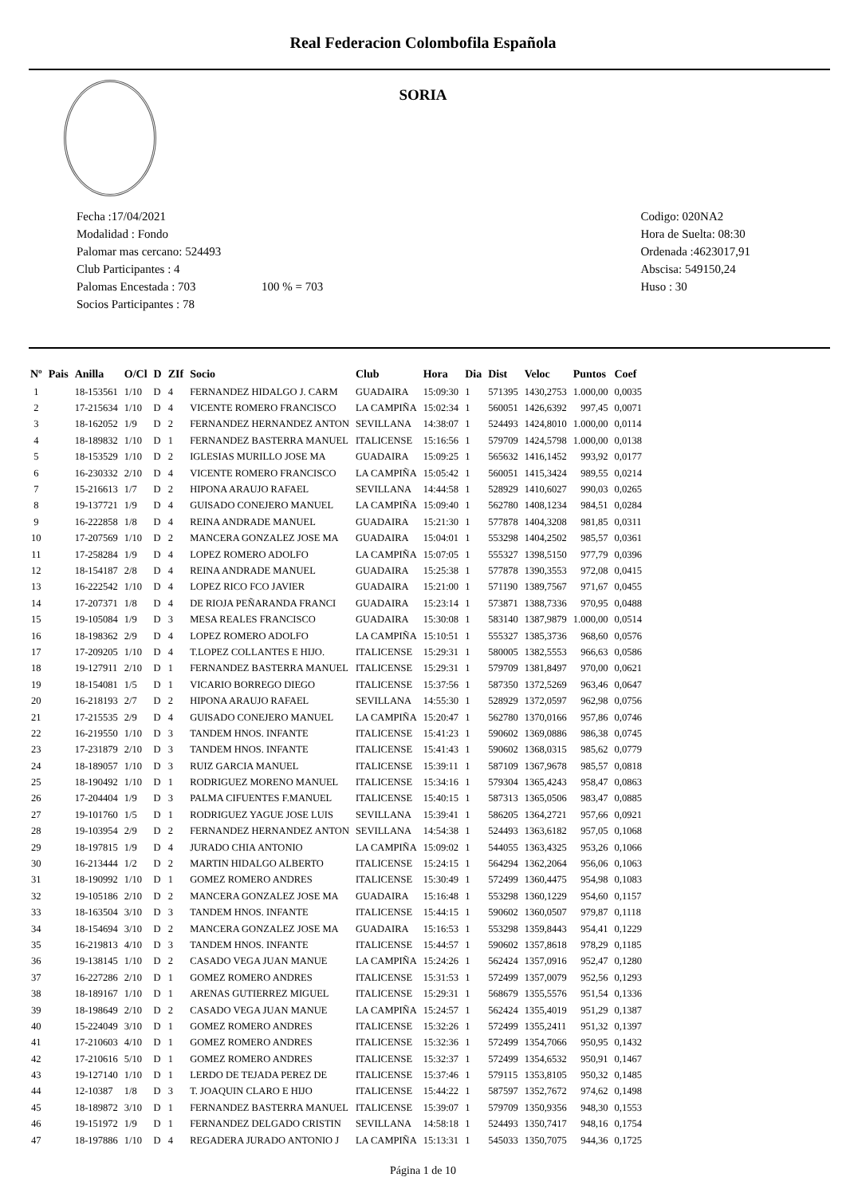Real Federacion Colombofila Española
SORIA
Fecha :17/04/2021
Modalidad : Fondo
Palomar mas cercano: 524493
Club Participantes : 4
Palomas Encestada : 703 100 % = 703
Socios Participantes : 78
Codigo: 020NA2
Hora de Suelta: 08:30
Ordenada :4623017,91
Abscisa: 549150,24
Huso : 30
| Nº | Pais | Anilla | O/Cl | D | ZIf | Socio | Club | Hora | Dia | Dist | Veloc | Puntos | Coef |
| --- | --- | --- | --- | --- | --- | --- | --- | --- | --- | --- | --- | --- | --- |
| 1 | | 18-153561 | 1/10 | D | 4 | FERNANDEZ HIDALGO J. CARM | GUADAIRA | 15:09:30 | 1 | 571395 | 1430,2753 | 1.000,00 | 0,0035 |
| 2 | | 17-215634 | 1/10 | D | 4 | VICENTE ROMERO FRANCISCO | LA CAMPIÑA | 15:02:34 | 1 | 560051 | 1426,6392 | 997,45 | 0,0071 |
| 3 | | 18-162052 | 1/9 | D | 2 | FERNANDEZ HERNANDEZ ANTON | SEVILLANA | 14:38:07 | 1 | 524493 | 1424,8010 | 1.000,00 | 0,0114 |
| 4 | | 18-189832 | 1/10 | D | 1 | FERNANDEZ BASTERRA MANUEL | ITALICENSE | 15:16:56 | 1 | 579709 | 1424,5798 | 1.000,00 | 0,0138 |
| 5 | | 18-153529 | 1/10 | D | 2 | IGLESIAS MURILLO JOSE MA | GUADAIRA | 15:09:25 | 1 | 565632 | 1416,1452 | 993,92 | 0,0177 |
| 6 | | 16-230332 | 2/10 | D | 4 | VICENTE ROMERO FRANCISCO | LA CAMPIÑA | 15:05:42 | 1 | 560051 | 1415,3424 | 989,55 | 0,0214 |
| 7 | | 15-216613 | 1/7 | D | 2 | HIPONA ARAUJO RAFAEL | SEVILLANA | 14:44:58 | 1 | 528929 | 1410,6027 | 990,03 | 0,0265 |
| 8 | | 19-137721 | 1/9 | D | 4 | GUISADO CONEJERO MANUEL | LA CAMPIÑA | 15:09:40 | 1 | 562780 | 1408,1234 | 984,51 | 0,0284 |
| 9 | | 16-222858 | 1/8 | D | 4 | REINA ANDRADE MANUEL | GUADAIRA | 15:21:30 | 1 | 577878 | 1404,3208 | 981,85 | 0,0311 |
| 10 | | 17-207569 | 1/10 | D | 2 | MANCERA GONZALEZ JOSE MA | GUADAIRA | 15:04:01 | 1 | 553298 | 1404,2502 | 985,57 | 0,0361 |
| 11 | | 17-258284 | 1/9 | D | 4 | LOPEZ ROMERO ADOLFO | LA CAMPIÑA | 15:07:05 | 1 | 555327 | 1398,5150 | 977,79 | 0,0396 |
| 12 | | 18-154187 | 2/8 | D | 4 | REINA ANDRADE MANUEL | GUADAIRA | 15:25:38 | 1 | 577878 | 1390,3553 | 972,08 | 0,0415 |
| 13 | | 16-222542 | 1/10 | D | 4 | LOPEZ RICO FCO JAVIER | GUADAIRA | 15:21:00 | 1 | 571190 | 1389,7567 | 971,67 | 0,0455 |
| 14 | | 17-207371 | 1/8 | D | 4 | DE RIOJA PEÑARANDA FRANCI | GUADAIRA | 15:23:14 | 1 | 573871 | 1388,7336 | 970,95 | 0,0488 |
| 15 | | 19-105084 | 1/9 | D | 3 | MESA REALES FRANCISCO | GUADAIRA | 15:30:08 | 1 | 583140 | 1387,9879 | 1.000,00 | 0,0514 |
| 16 | | 18-198362 | 2/9 | D | 4 | LOPEZ ROMERO ADOLFO | LA CAMPIÑA | 15:10:51 | 1 | 555327 | 1385,3736 | 968,60 | 0,0576 |
| 17 | | 17-209205 | 1/10 | D | 4 | T.LOPEZ COLLANTES E HIJO. | ITALICENSE | 15:29:31 | 1 | 580005 | 1382,5553 | 966,63 | 0,0586 |
| 18 | | 19-127911 | 2/10 | D | 1 | FERNANDEZ BASTERRA MANUEL | ITALICENSE | 15:29:31 | 1 | 579709 | 1381,8497 | 970,00 | 0,0621 |
| 19 | | 18-154081 | 1/5 | D | 1 | VICARIO BORREGO DIEGO | ITALICENSE | 15:37:56 | 1 | 587350 | 1372,5269 | 963,46 | 0,0647 |
| 20 | | 16-218193 | 2/7 | D | 2 | HIPONA ARAUJO RAFAEL | SEVILLANA | 14:55:30 | 1 | 528929 | 1372,0597 | 962,98 | 0,0756 |
| 21 | | 17-215535 | 2/9 | D | 4 | GUISADO CONEJERO MANUEL | LA CAMPIÑA | 15:20:47 | 1 | 562780 | 1370,0166 | 957,86 | 0,0746 |
| 22 | | 16-219550 | 1/10 | D | 3 | TANDEM HNOS. INFANTE | ITALICENSE | 15:41:23 | 1 | 590602 | 1369,0886 | 986,38 | 0,0745 |
| 23 | | 17-231879 | 2/10 | D | 3 | TANDEM HNOS. INFANTE | ITALICENSE | 15:41:43 | 1 | 590602 | 1368,0315 | 985,62 | 0,0779 |
| 24 | | 18-189057 | 1/10 | D | 3 | RUIZ GARCIA MANUEL | ITALICENSE | 15:39:11 | 1 | 587109 | 1367,9678 | 985,57 | 0,0818 |
| 25 | | 18-190492 | 1/10 | D | 1 | RODRIGUEZ MORENO MANUEL | ITALICENSE | 15:34:16 | 1 | 579304 | 1365,4243 | 958,47 | 0,0863 |
| 26 | | 17-204404 | 1/9 | D | 3 | PALMA CIFUENTES F.MANUEL | ITALICENSE | 15:40:15 | 1 | 587313 | 1365,0506 | 983,47 | 0,0885 |
| 27 | | 19-101760 | 1/5 | D | 1 | RODRIGUEZ YAGUE JOSE LUIS | SEVILLANA | 15:39:41 | 1 | 586205 | 1364,2721 | 957,66 | 0,0921 |
| 28 | | 19-103954 | 2/9 | D | 2 | FERNANDEZ HERNANDEZ ANTON | SEVILLANA | 14:54:38 | 1 | 524493 | 1363,6182 | 957,05 | 0,1068 |
| 29 | | 18-197815 | 1/9 | D | 4 | JURADO CHIA ANTONIO | LA CAMPIÑA | 15:09:02 | 1 | 544055 | 1363,4325 | 953,26 | 0,1066 |
| 30 | | 16-213444 | 1/2 | D | 2 | MARTIN HIDALGO ALBERTO | ITALICENSE | 15:24:15 | 1 | 564294 | 1362,2064 | 956,06 | 0,1063 |
| 31 | | 18-190992 | 1/10 | D | 1 | GOMEZ ROMERO ANDRES | ITALICENSE | 15:30:49 | 1 | 572499 | 1360,4475 | 954,98 | 0,1083 |
| 32 | | 19-105186 | 2/10 | D | 2 | MANCERA GONZALEZ JOSE MA | GUADAIRA | 15:16:48 | 1 | 553298 | 1360,1229 | 954,60 | 0,1157 |
| 33 | | 18-163504 | 3/10 | D | 3 | TANDEM HNOS. INFANTE | ITALICENSE | 15:44:15 | 1 | 590602 | 1360,0507 | 979,87 | 0,1118 |
| 34 | | 18-154694 | 3/10 | D | 2 | MANCERA GONZALEZ JOSE MA | GUADAIRA | 15:16:53 | 1 | 553298 | 1359,8443 | 954,41 | 0,1229 |
| 35 | | 16-219813 | 4/10 | D | 3 | TANDEM HNOS. INFANTE | ITALICENSE | 15:44:57 | 1 | 590602 | 1357,8618 | 978,29 | 0,1185 |
| 36 | | 19-138145 | 1/10 | D | 2 | CASADO VEGA JUAN MANUE | LA CAMPIÑA | 15:24:26 | 1 | 562424 | 1357,0916 | 952,47 | 0,1280 |
| 37 | | 16-227286 | 2/10 | D | 1 | GOMEZ ROMERO ANDRES | ITALICENSE | 15:31:53 | 1 | 572499 | 1357,0079 | 952,56 | 0,1293 |
| 38 | | 18-189167 | 1/10 | D | 1 | ARENAS GUTIERREZ MIGUEL | ITALICENSE | 15:29:31 | 1 | 568679 | 1355,5576 | 951,54 | 0,1336 |
| 39 | | 18-198649 | 2/10 | D | 2 | CASADO VEGA JUAN MANUE | LA CAMPIÑA | 15:24:57 | 1 | 562424 | 1355,4019 | 951,29 | 0,1387 |
| 40 | | 15-224049 | 3/10 | D | 1 | GOMEZ ROMERO ANDRES | ITALICENSE | 15:32:26 | 1 | 572499 | 1355,2411 | 951,32 | 0,1397 |
| 41 | | 17-210603 | 4/10 | D | 1 | GOMEZ ROMERO ANDRES | ITALICENSE | 15:32:36 | 1 | 572499 | 1354,7066 | 950,95 | 0,1432 |
| 42 | | 17-210616 | 5/10 | D | 1 | GOMEZ ROMERO ANDRES | ITALICENSE | 15:32:37 | 1 | 572499 | 1354,6532 | 950,91 | 0,1467 |
| 43 | | 19-127140 | 1/10 | D | 1 | LERDO DE TEJADA PEREZ DE | ITALICENSE | 15:37:46 | 1 | 579115 | 1353,8105 | 950,32 | 0,1485 |
| 44 | | 12-10387 | 1/8 | D | 3 | T. JOAQUIN CLARO E HIJO | ITALICENSE | 15:44:22 | 1 | 587597 | 1352,7672 | 974,62 | 0,1498 |
| 45 | | 18-189872 | 3/10 | D | 1 | FERNANDEZ BASTERRA MANUEL | ITALICENSE | 15:39:07 | 1 | 579709 | 1350,9356 | 948,30 | 0,1553 |
| 46 | | 19-151972 | 1/9 | D | 1 | FERNANDEZ DELGADO CRISTIN | SEVILLANA | 14:58:18 | 1 | 524493 | 1350,7417 | 948,16 | 0,1754 |
| 47 | | 18-197886 | 1/10 | D | 4 | REGADERA JURADO ANTONIO J | LA CAMPIÑA | 15:13:31 | 1 | 545033 | 1350,7075 | 944,36 | 0,1725 |
Página 1 de 10